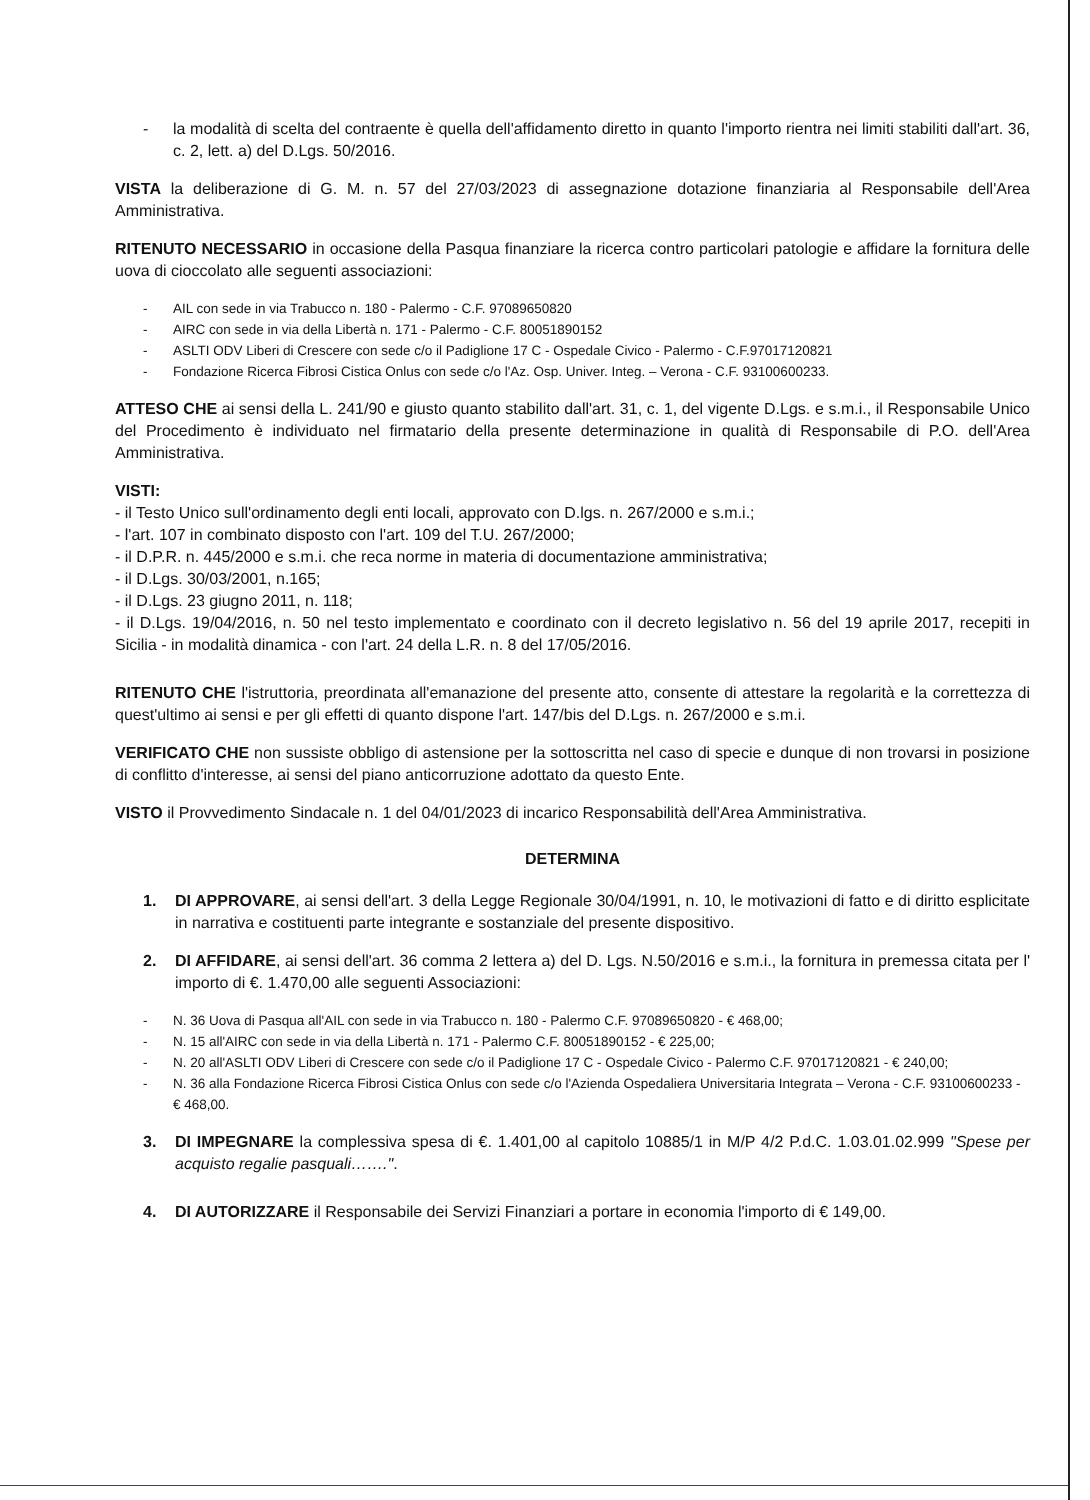- la modalità di scelta del contraente è quella dell'affidamento diretto in quanto l'importo rientra nei limiti stabiliti dall'art. 36, c. 2, lett. a) del D.Lgs. 50/2016.
VISTA la deliberazione di G. M. n. 57 del 27/03/2023 di assegnazione dotazione finanziaria al Responsabile dell'Area Amministrativa.
RITENUTO NECESSARIO in occasione della Pasqua finanziare la ricerca contro particolari patologie e affidare la fornitura delle uova di cioccolato alle seguenti associazioni:
- AIL con sede in via Trabucco n. 180 - Palermo - C.F. 97089650820
- AIRC con sede in via della Libertà n. 171 - Palermo - C.F. 80051890152
- ASLTI ODV Liberi di Crescere con sede c/o il Padiglione 17 C - Ospedale Civico - Palermo - C.F.97017120821
- Fondazione Ricerca Fibrosi Cistica Onlus con sede c/o l'Az. Osp. Univer. Integ. – Verona - C.F. 93100600233.
ATTESO CHE ai sensi della L. 241/90 e giusto quanto stabilito dall'art. 31, c. 1, del vigente D.Lgs. e s.m.i., il Responsabile Unico del Procedimento è individuato nel firmatario della presente determinazione in qualità di Responsabile di P.O. dell'Area Amministrativa.
VISTI:
- il Testo Unico sull'ordinamento degli enti locali, approvato con D.lgs. n. 267/2000 e s.m.i.;
- l'art. 107 in combinato disposto con l'art. 109 del T.U. 267/2000;
- il D.P.R. n. 445/2000 e s.m.i. che reca norme in materia di documentazione amministrativa;
- il D.Lgs. 30/03/2001, n.165;
- il D.Lgs. 23 giugno 2011, n. 118;
- il D.Lgs. 19/04/2016, n. 50 nel testo implementato e coordinato con il decreto legislativo n. 56 del 19 aprile 2017, recepiti in Sicilia - in modalità dinamica - con l'art. 24 della L.R. n. 8 del 17/05/2016.
RITENUTO CHE l'istruttoria, preordinata all'emanazione del presente atto, consente di attestare la regolarità e la correttezza di quest'ultimo ai sensi e per gli effetti di quanto dispone l'art. 147/bis del D.Lgs. n. 267/2000 e s.m.i.
VERIFICATO CHE non sussiste obbligo di astensione per la sottoscritta nel caso di specie e dunque di non trovarsi in posizione di conflitto d'interesse, ai sensi del piano anticorruzione adottato da questo Ente.
VISTO il Provvedimento Sindacale n. 1 del 04/01/2023 di incarico Responsabilità dell'Area Amministrativa.
DETERMINA
1. DI APPROVARE, ai sensi dell'art. 3 della Legge Regionale 30/04/1991, n. 10, le motivazioni di fatto e di diritto esplicitate in narrativa e costituenti parte integrante e sostanziale del presente dispositivo.
2. DI AFFIDARE, ai sensi dell'art. 36 comma 2 lettera a) del D. Lgs. N.50/2016 e s.m.i., la fornitura in premessa citata per l' importo di €. 1.470,00 alle seguenti Associazioni:
- N. 36 Uova di Pasqua all'AIL con sede in via Trabucco n. 180 - Palermo C.F. 97089650820 - € 468,00;
- N. 15 all'AIRC con sede in via della Libertà n. 171 - Palermo C.F. 80051890152 - € 225,00;
- N. 20 all'ASLTI ODV Liberi di Crescere con sede c/o il Padiglione 17 C - Ospedale Civico - Palermo C.F. 97017120821 - € 240,00;
- N. 36 alla Fondazione Ricerca Fibrosi Cistica Onlus con sede c/o l'Azienda Ospedaliera Universitaria Integrata – Verona - C.F. 93100600233 - € 468,00.
3. DI IMPEGNARE la complessiva spesa di €. 1.401,00 al capitolo 10885/1 in M/P 4/2 P.d.C. 1.03.01.02.999 "Spese per acquisto regalie pasquali…….".
4. DI AUTORIZZARE il Responsabile dei Servizi Finanziari a portare in economia l'importo di € 149,00.